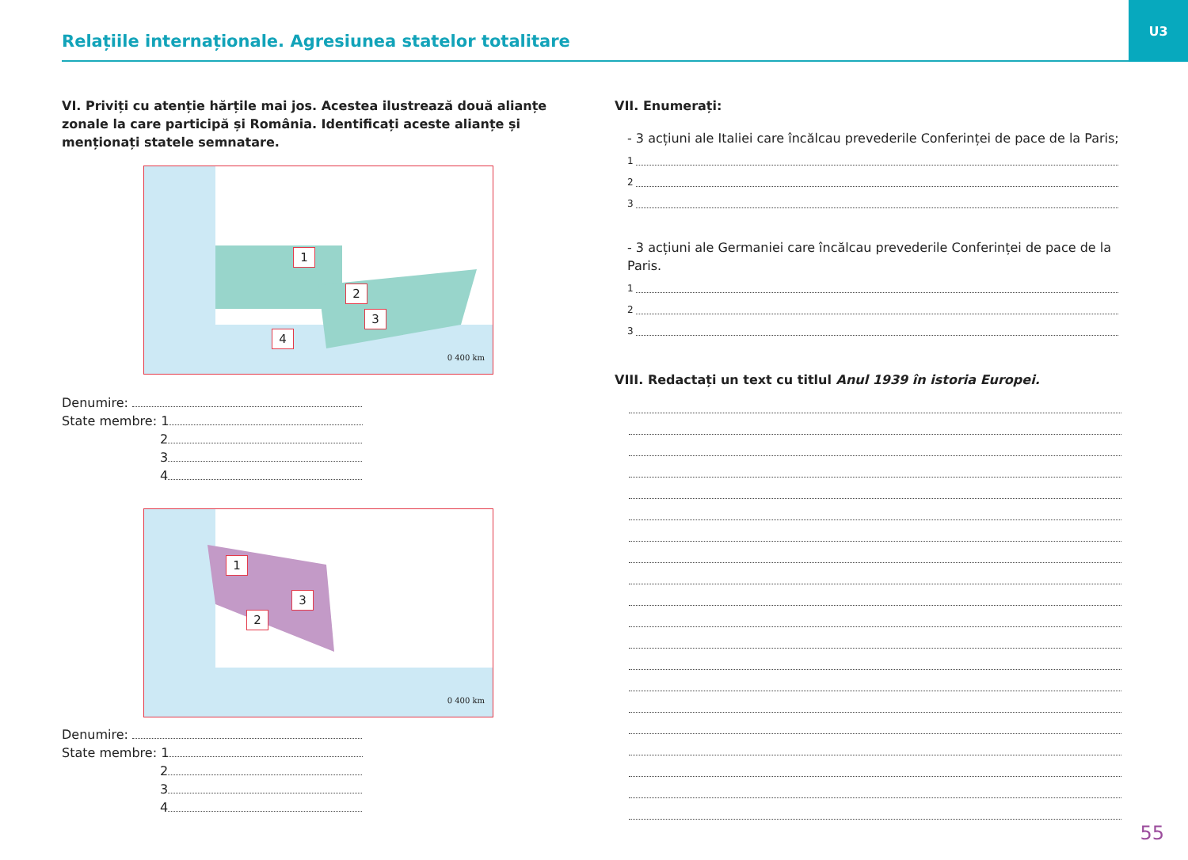Relațiile internaționale. Agresiunea statelor totalitare
U3
VI. Priviți cu atenție hărțile mai jos. Acestea ilustrează două alianțe zonale la care participă și România. Identificați aceste alianțe și menționați statele semnatare.
1
2
3
4
0 400 km
Denumire:
State membre: 1
2
3
4
1
2
3
0 400 km
Denumire:
State membre: 1
2
3
4
VII. Enumerați:
- 3 acțiuni ale Italiei care încălcau prevederile Conferinței de pace de la Paris;
1
2
3
- 3 acțiuni ale Germaniei care încălcau prevederile Conferinței de pace de la Paris.
1
2
3
VIII. Redactați un text cu titlul Anul 1939 în istoria Europei.
55